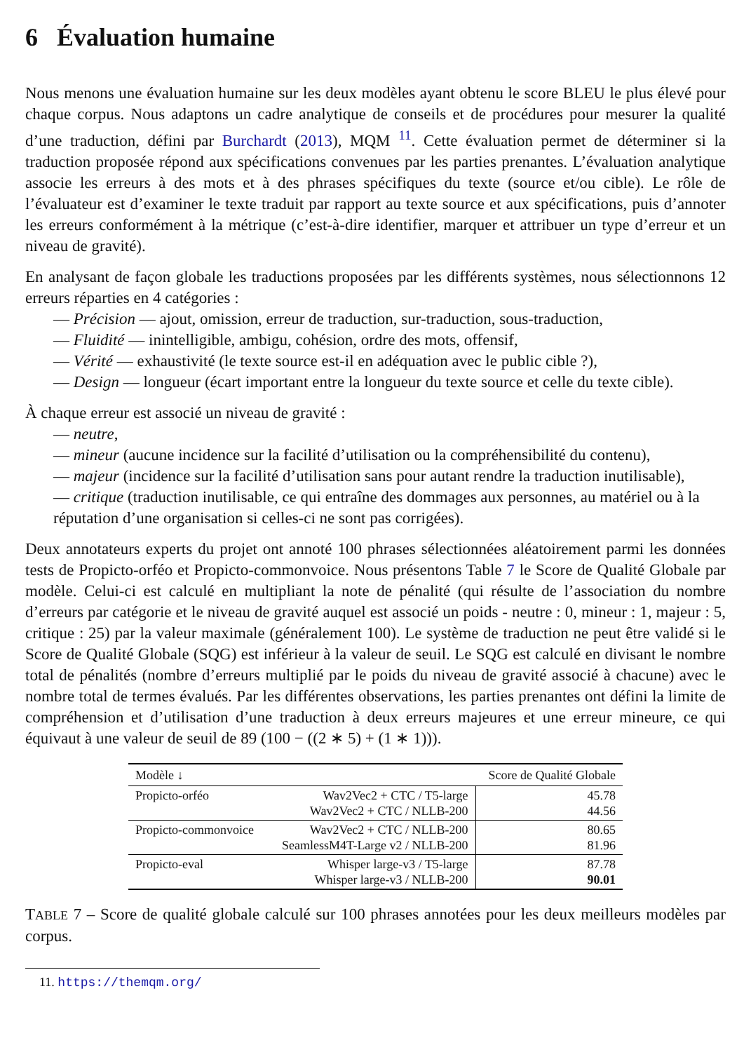6 Évaluation humaine
Nous menons une évaluation humaine sur les deux modèles ayant obtenu le score BLEU le plus élevé pour chaque corpus. Nous adaptons un cadre analytique de conseils et de procédures pour mesurer la qualité d’une traduction, défini par Burchardt (2013), MQM <sup>11</sup>. Cette évaluation permet de déterminer si la traduction proposée répond aux spécifications convenues par les parties prenantes. L’évaluation analytique associe les erreurs à des mots et à des phrases spécifiques du texte (source et/ou cible). Le rôle de l’évaluateur est d’examiner le texte traduit par rapport au texte source et aux spécifications, puis d’annoter les erreurs conformément à la métrique (c’est-à-dire identifier, marquer et attribuer un type d’erreur et un niveau de gravité).
En analysant de façon globale les traductions proposées par les différents systèmes, nous sélectionnons 12 erreurs réparties en 4 catégories :
— Précision — ajout, omission, erreur de traduction, sur-traduction, sous-traduction,
— Fluidité — inintelligible, ambigu, cohésion, ordre des mots, offensif,
— Vérité — exhaustivité (le texte source est-il en adéquation avec le public cible ?),
— Design — longueur (écart important entre la longueur du texte source et celle du texte cible).
À chaque erreur est associé un niveau de gravité :
— neutre,
— mineur (aucune incidence sur la facilité d’utilisation ou la compréhensibilité du contenu),
— majeur (incidence sur la facilité d’utilisation sans pour autant rendre la traduction inutilisable),
— critique (traduction inutilisable, ce qui entraîne des dommages aux personnes, au matériel ou à la réputation d’une organisation si celles-ci ne sont pas corrigées).
Deux annotateurs experts du projet ont annoté 100 phrases sélectionnées aléatoirement parmi les données tests de Propicto-orféo et Propicto-commonvoice. Nous présentons Table 7 le Score de Qualité Globale par modèle. Celui-ci est calculé en multipliant la note de pénalité (qui résulte de l’association du nombre d’erreurs par catégorie et le niveau de gravité auquel est associé un poids - neutre : 0, mineur : 1, majeur : 5, critique : 25) par la valeur maximale (généralement 100). Le système de traduction ne peut être validé si le Score de Qualité Globale (SQG) est inférieur à la valeur de seuil. Le SQG est calculé en divisant le nombre total de pénalités (nombre d’erreurs multiplié par le poids du niveau de gravité associé à chacune) avec le nombre total de termes évalués. Par les différentes observations, les parties prenantes ont défini la limite de compréhension et d’utilisation d’une traduction à deux erreurs majeures et une erreur mineure, ce qui équivaut à une valeur de seuil de 89 (100 − ((2 ∗ 5) + (1 ∗ 1))).
| Modèle ↓ | | Score de Qualité Globale |
| --- | --- | --- |
| Propicto-orféo | Wav2Vec2 + CTC / T5-large Wav2Vec2 + CTC / NLLB-200 | 45.78 44.56 |
| Propicto-commonvoice | Wav2Vec2 + CTC / NLLB-200 SeamlessM4T-Large v2 / NLLB-200 | 80.65 81.96 |
| Propicto-eval | Whisper large-v3 / T5-large Whisper large-v3 / NLLB-200 | 87.78 90.01 |
TABLE 7 – Score de qualité globale calculé sur 100 phrases annotées pour les deux meilleurs modèles par corpus.
11. https://themqm.org/